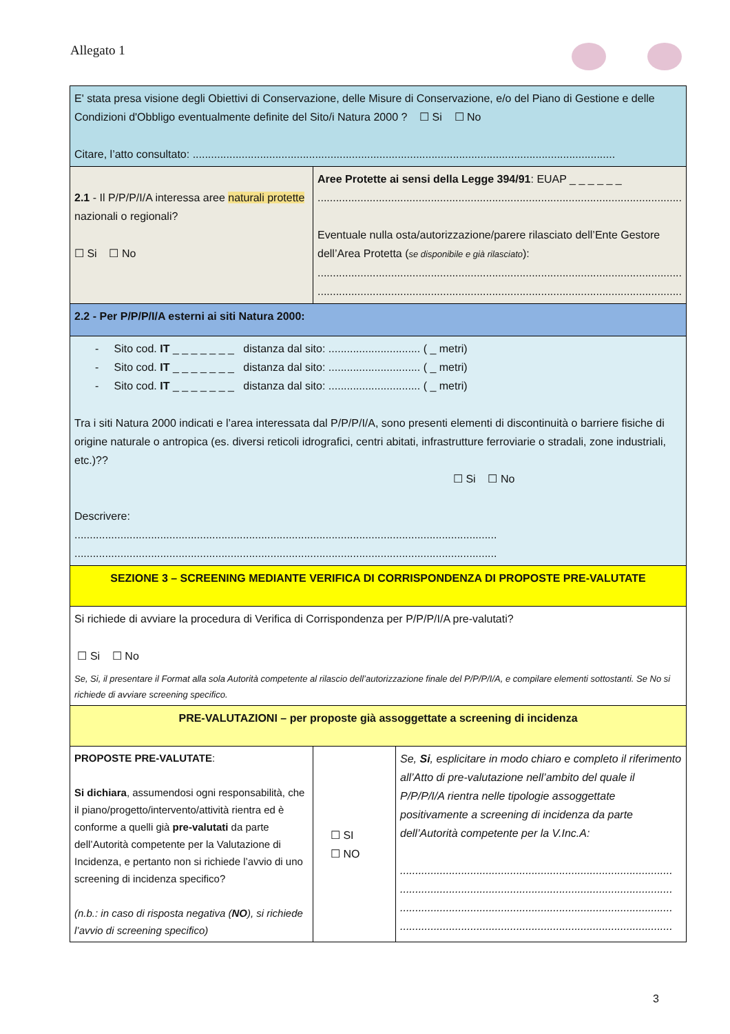Allegato 1
| E' stata presa visione degli Obiettivi di Conservazione, delle Misure di Conservazione, e/o del Piano di Gestione e delle Condizioni d'Obbligo eventualmente definite del Sito/i Natura 2000 ? ☐ Si ☐ No Citare, l’atto consultato: .......................................................................................................................................... | | |
| 2.1 - Il P/P/P/I/A interessa aree naturali protette nazionali o regionali? ☐ Si ☐ No | Aree Protette ai sensi della Legge 394/91 : EUAP _ _ _ _ _ _ ....................................................................................................................... Eventuale nulla osta/autorizzazione/parere rilasciato dell’Ente Gestore dell’Area Protetta ( se disponibile e già rilasciato ): ....................................................................................................................... ....................................................................................................................... | |
| 2.2 - Per P/P/P/I/A esterni ai siti Natura 2000: | | |
| - Sito cod. IT _ _ _ _ _ _ _ distanza dal sito: .............................. ( _ metri) - Sito cod. IT _ _ _ _ _ _ _ distanza dal sito: .............................. ( _ metri) - Sito cod. IT _ _ _ _ _ _ _ distanza dal sito: .............................. ( _ metri) Tra i siti Natura 2000 indicati e l’area interessata dal P/P/P/I/A, sono presenti elementi di discontinuità o barriere fisiche di origine naturale o antropica (es. diversi reticoli idrografici, centri abitati, infrastrutture ferroviarie o stradali, zone industriali, etc.)?? ☐ Si ☐ No Descrivere: .......................................................................................................................................... .......................................................................................................................................... | | |
| SEZIONE 3 – SCREENING MEDIANTE VERIFICA DI CORRISPONDENZA DI PROPOSTE PRE-VALUTATE | | |
| Si richiede di avviare la procedura di Verifica di Corrispondenza per P/P/P/I/A pre-valutati? ☐ Si ☐ No Se, Si, il presentare il Format alla sola Autorità competente al rilascio dell’autorizzazione finale del P/P/P/I/A, e compilare elementi sottostanti. Se No si richiede di avviare screening specifico. | | |
| PRE-VALUTAZIONI – per proposte già assoggettate a screening di incidenza | | |
| PROPOSTE PRE-VALUTATE : Si dichiara , assumendosi ogni responsabilità, che il piano/progetto/intervento/attività rientra ed è conforme a quelli già pre-valutati da parte dell’Autorità competente per la Valutazione di Incidenza, e pertanto non si richiede l’avvio di uno screening di incidenza specifico? (n.b.: in caso di risposta negativa ( NO ), si richiede l’avvio di screening specifico) | ☐ SI ☐ NO | Se, Si , esplicitare in modo chiaro e completo il riferimento all’Atto di pre-valutazione nell’ambito del quale il P/P/P/I/A rientra nelle tipologie assoggettate positivamente a screening di incidenza da parte dell’Autorità competente per la V.Inc.A: ......................................................................................... ......................................................................................... ......................................................................................... ......................................................................................... |
3